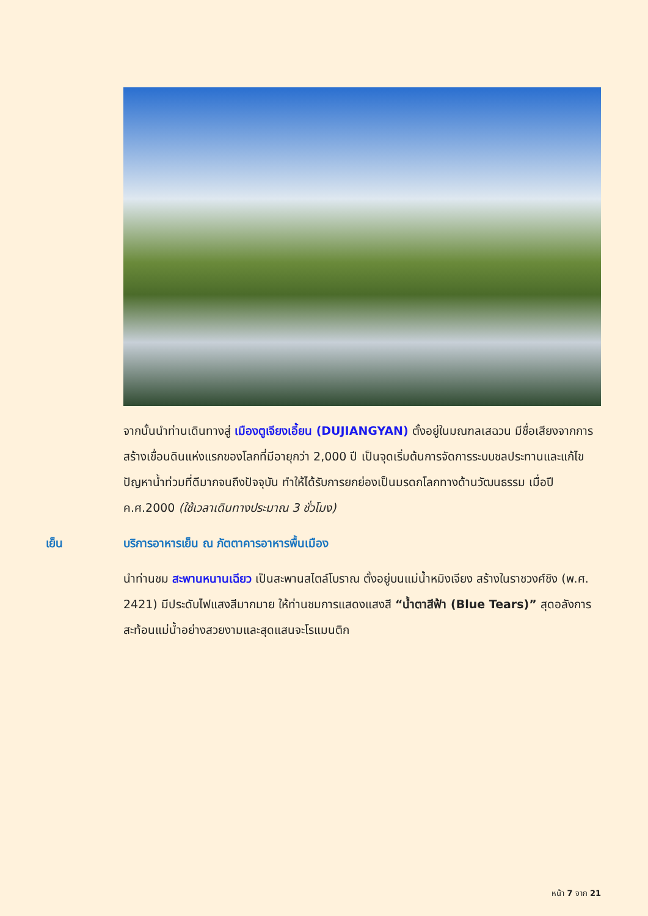จากนั้นนำท่านเดินทางสู่ เมืองตูเจียงเอี้ยน (DUJIANGYAN) ตั้งอยู่ในมณฑลเสฉวน มีชื่อเสียงจากการสร้างเขื่อนดินแห่งแรกของโลกที่มีอายุกว่า 2,000 ปี เป็นจุดเริ่มต้นการจัดการระบบชลประทานและแก้ไขปัญหาน้ำท่วมที่ดีมากจนถึงปัจจุบัน ทำให้ได้รับการยกย่องเป็นมรดกโลกทางด้านวัฒนธรรม เมื่อปี ค.ศ.2000 (ใช้เวลาเดินทางประมาณ 3 ชั่วโมง)
เย็น บริการอาหารเย็น ณ ภัตตาคารอาหารพื้นเมือง
นำท่านชม สะพานหนานเฉียว เป็นสะพานสไตล์โบราณ ตั้งอยู่บนแม่น้ำหมิงเจียง สร้างในราชวงศ์ชิง (พ.ศ. 2421) มีประดับไฟแสงสีมากมาย ให้ท่านชมการแสดงแสงสี “น้ำตาสีฟ้า (Blue Tears)” สุดอลังการสะท้อนแม่น้ำอย่างสวยงามและสุดแสนจะโรแมนติก
หน้า 7 จาก 21